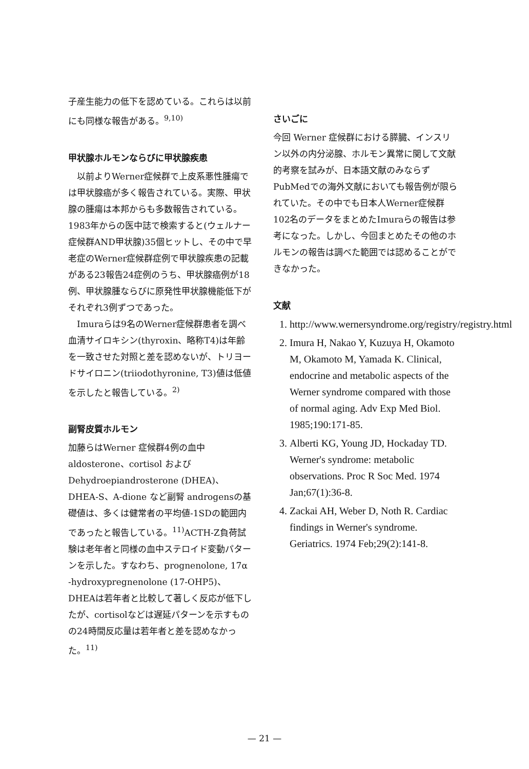子産生能力の低下を認めている。これらは以前にも同様な報告がある。<sup>9,10)</sup>
甲状腺ホルモンならびに甲状腺疾患
以前よりWerner症候群で上皮系悪性腫瘍では甲状腺癌が多く報告されている。実際、甲状腺の腫瘍は本邦からも多数報告されている。1983年からの医中誌で検索すると(ウェルナー症候群AND甲状腺)35個ヒットし、その中で早老症のWerner症候群症例で甲状腺疾患の記載がある23報告24症例のうち、甲状腺癌例が18例、甲状腺腫ならびに原発性甲状腺機能低下がそれぞれ3例ずつであった。
Imuraらは9名のWerner症候群患者を調べ血清サイロキシン(thyroxin、略称T4)は年齢を一致させた対照と差を認めないが、トリヨードサイロニン(triiodothyronine, T3)値は低値を示したと報告している。<sup>2)</sup>
副腎皮質ホルモン
加藤らはWerner 症候群4例の血中aldosterone、cortisol およびDehydroepiandrosterone (DHEA)、DHEA-S、A-dione など副腎 androgensの基礎値は、多くは健常者の平均値-1SDの範囲内であったと報告している。<sup>11)</sup>ACTH-Z負荷試験は老年者と同様の血中ステロイド変動パターンを示した。すなわち、prognenolone, 17α -hydroxypregnenolone (17-OHP5)、DHEAは若年者と比較して著しく反応が低下したが、cortisolなどは遅延パターンを示すものの24時間反応量は若年者と差を認めなかった。<sup>11)</sup>
さいごに
今回 Werner 症候群における膵臓、インスリン以外の内分泌腺、ホルモン異常に関して文献的考察を試みが、日本語文献のみならず PubMedでの海外文献においても報告例が限られていた。その中でも日本人Werner症候群102名のデータをまとめたImuraらの報告は参考になった。しかし、今回まとめたその他のホルモンの報告は調べた範囲では認めることができなかった。
文献
1. http://www.wernersyndrome.org/registry/registry.html
2. Imura H, Nakao Y, Kuzuya H, Okamoto M, Okamoto M, Yamada K. Clinical, endocrine and metabolic aspects of the Werner syndrome compared with those of normal aging. Adv Exp Med Biol. 1985;190:171-85.
3. Alberti KG, Young JD, Hockaday TD. Werner's syndrome: metabolic observations. Proc R Soc Med. 1974 Jan;67(1):36-8.
4. Zackai AH, Weber D, Noth R. Cardiac findings in Werner's syndrome. Geriatrics. 1974 Feb;29(2):141-8.
— 21 —